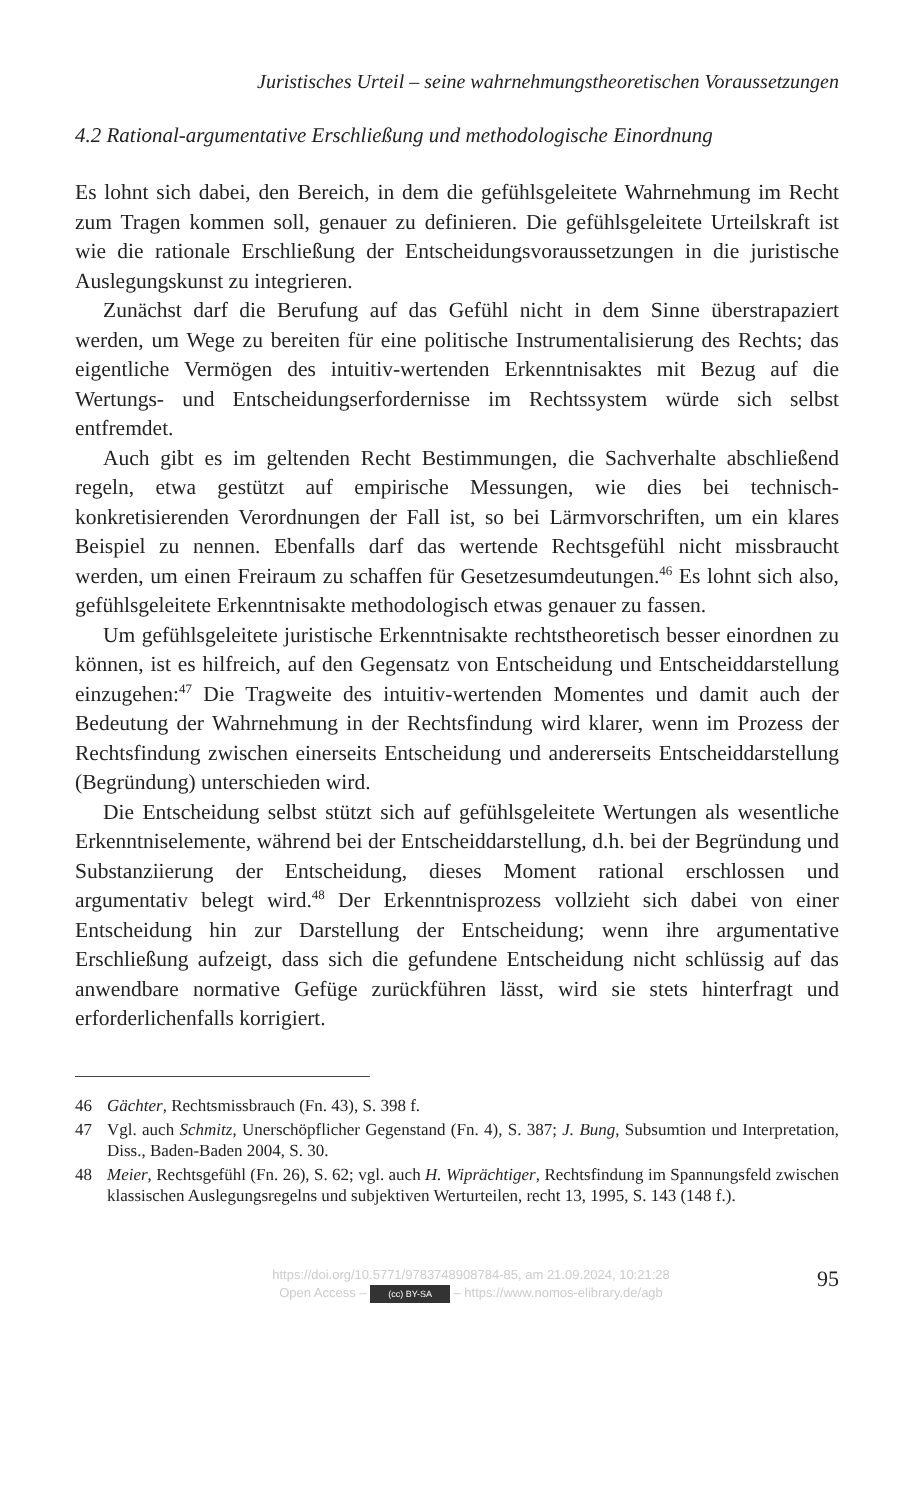Juristisches Urteil – seine wahrnehmungstheoretischen Voraussetzungen
4.2 Rational-argumentative Erschließung und methodologische Einordnung
Es lohnt sich dabei, den Bereich, in dem die gefühlsgeleitete Wahrnehmung im Recht zum Tragen kommen soll, genauer zu definieren. Die gefühlsgeleitete Urteilskraft ist wie die rationale Erschließung der Entscheidungsvoraussetzungen in die juristische Auslegungskunst zu integrieren.
Zunächst darf die Berufung auf das Gefühl nicht in dem Sinne überstrapaziert werden, um Wege zu bereiten für eine politische Instrumentalisierung des Rechts; das eigentliche Vermögen des intuitiv-wertenden Erkenntnisaktes mit Bezug auf die Wertungs- und Entscheidungserfordernisse im Rechtssystem würde sich selbst entfremdet.
Auch gibt es im geltenden Recht Bestimmungen, die Sachverhalte abschließend regeln, etwa gestützt auf empirische Messungen, wie dies bei technisch-konkretisierenden Verordnungen der Fall ist, so bei Lärmvorschriften, um ein klares Beispiel zu nennen. Ebenfalls darf das wertende Rechtsgefühl nicht missbraucht werden, um einen Freiraum zu schaffen für Gesetzesumdeutungen.<sup>46</sup> Es lohnt sich also, gefühlsgeleitete Erkenntnisakte methodologisch etwas genauer zu fassen.
Um gefühlsgeleitete juristische Erkenntnisakte rechtstheoretisch besser einordnen zu können, ist es hilfreich, auf den Gegensatz von Entscheidung und Entscheiddarstellung einzugehen:<sup>47</sup> Die Tragweite des intuitiv-wertenden Momentes und damit auch der Bedeutung der Wahrnehmung in der Rechtsfindung wird klarer, wenn im Prozess der Rechtsfindung zwischen einerseits Entscheidung und andererseits Entscheiddarstellung (Begründung) unterschieden wird.
Die Entscheidung selbst stützt sich auf gefühlsgeleitete Wertungen als wesentliche Erkenntniselemente, während bei der Entscheiddarstellung, d.h. bei der Begründung und Substanziierung der Entscheidung, dieses Moment rational erschlossen und argumentativ belegt wird.<sup>48</sup> Der Erkenntnisprozess vollzieht sich dabei von einer Entscheidung hin zur Darstellung der Entscheidung; wenn ihre argumentative Erschließung aufzeigt, dass sich die gefundene Entscheidung nicht schlüssig auf das anwendbare normative Gefüge zurückführen lässt, wird sie stets hinterfragt und erforderlichenfalls korrigiert.
46 Gächter, Rechtsmissbrauch (Fn. 43), S. 398 f.
47 Vgl. auch Schmitz, Unerschöpflicher Gegenstand (Fn. 4), S. 387; J. Bung, Subsumtion und Interpretation, Diss., Baden-Baden 2004, S. 30.
48 Meier, Rechtsgefühl (Fn. 26), S. 62; vgl. auch H. Wiprächtiger, Rechtsfindung im Spannungsfeld zwischen klassischen Auslegungsregelns und subjektiven Werturteilen, recht 13, 1995, S. 143 (148 f.).
https://doi.org/10.5771/9783748908784-85, am 21.09.2024, 10:21:28
Open Access – (cc) BY-SA – https://www.nomos-elibrary.de/agb
95